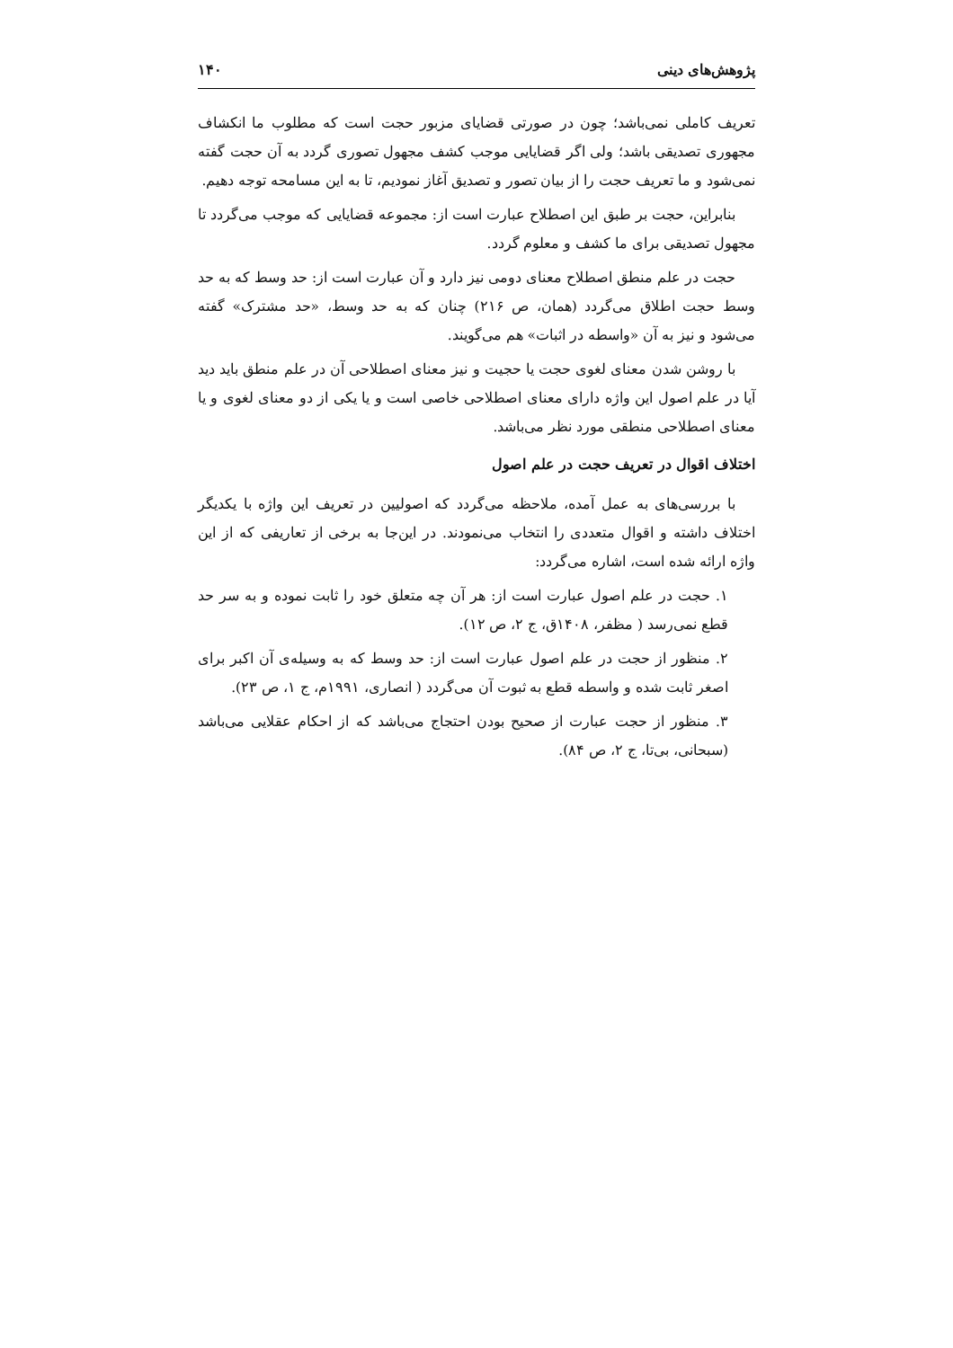پژوهش‌های دینی ۱۴۰
تعریف کاملی نمی‌باشد؛ چون در صورتی قضایای مزبور حجت است که مطلوب ما انکشاف مجهوری تصدیقی باشد؛ ولی اگر قضایایی موجب کشف مجهول تصوری گردد به آن حجت گفته نمی‌شود و ما تعریف حجت را از بیان تصور و تصدیق آغاز نمودیم، تا به این مسامحه توجه دهیم.
بنابراین، حجت بر طبق این اصطلاح عبارت است از: مجموعه قضایایی که موجب می‌گردد تا مجهول تصدیقی برای ما کشف و معلوم گردد.
حجت در علم منطق اصطلاح معنای دومی نیز دارد و آن عبارت است از: حد وسط که به حد وسط حجت اطلاق می‌گردد (همان، ص ۲۱۶) چنان که به حد وسط، «حد مشترک» گفته می‌شود و نیز به آن «واسطه در اثبات» هم می‌گویند.
با روشن شدن معنای لغوی حجت یا حجیت و نیز معنای اصطلاحی آن در علم منطق باید دید آیا در علم اصول این واژه دارای معنای اصطلاحی خاصی است و یا یکی از دو معنای لغوی و یا معنای اصطلاحی منطقی مورد نظر می‌باشد.
اختلاف اقوال در تعریف حجت در علم اصول
با بررسی‌های به عمل آمده، ملاحظه می‌گردد که اصولیین در تعریف این واژه با یکدیگر اختلاف داشته و اقوال متعددی را انتخاب می‌نمودند. در این‌جا به برخی از تعاریفی که از این واژه ارائه شده است، اشاره می‌گردد:
۱. حجت در علم اصول عبارت است از: هر آن چه متعلق خود را ثابت نموده و به سر حد قطع نمی‌رسد ( مظفر، ۱۴۰۸ق، ج ۲، ص ۱۲).
۲. منظور از حجت در علم اصول عبارت است از: حد وسط که به وسیله‌ی آن اکبر برای اصغر ثابت شده و واسطه قطع به ثبوت آن می‌گردد ( انصاری، ۱۹۹۱م، ج ۱، ص ۲۳).
۳. منظور از حجت عبارت از صحیح بودن احتجاج می‌باشد که از احکام عقلایی می‌باشد (سبحانی، بی‌تا، ج ۲، ص ۸۴).